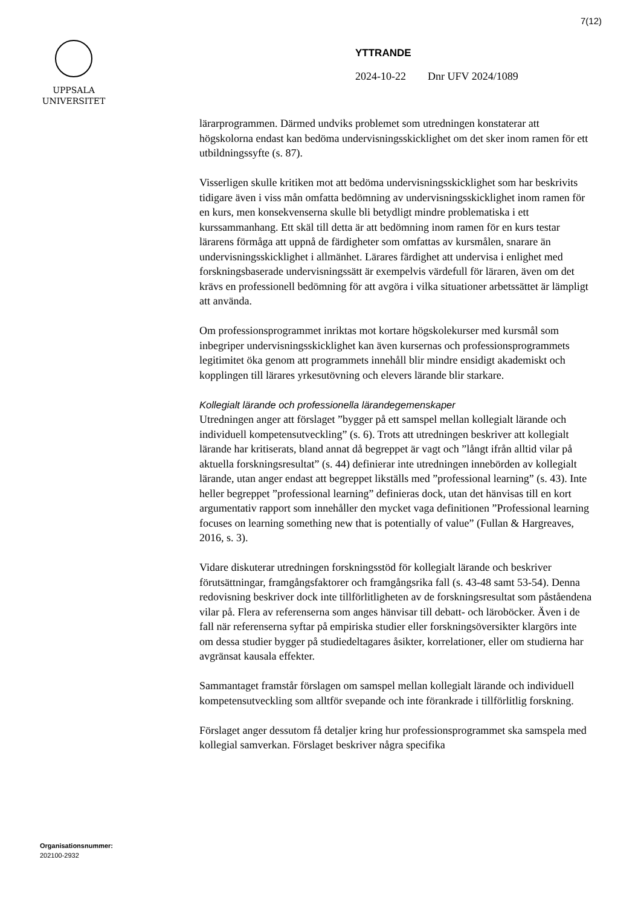7(12)
UPPSALA
UNIVERSITET
YTTRANDE
2024-10-22 Dnr UFV 2024/1089
lärarprogrammen. Därmed undviks problemet som utredningen konstaterar att högskolorna endast kan bedöma undervisningsskicklighet om det sker inom ramen för ett utbildningssyfte (s. 87).
Visserligen skulle kritiken mot att bedöma undervisningsskicklighet som har beskrivits tidigare även i viss mån omfatta bedömning av undervisningsskicklighet inom ramen för en kurs, men konsekvenserna skulle bli betydligt mindre problematiska i ett kurssammanhang. Ett skäl till detta är att bedömning inom ramen för en kurs testar lärarens förmåga att uppnå de färdigheter som omfattas av kursmålen, snarare än undervisningsskicklighet i allmänhet. Lärares färdighet att undervisa i enlighet med forskningsbaserade undervisningssätt är exempelvis värdefull för läraren, även om det krävs en professionell bedömning för att avgöra i vilka situationer arbetssättet är lämpligt att använda.
Om professionsprogrammet inriktas mot kortare högskolekurser med kursmål som inbegriper undervisningsskicklighet kan även kursernas och professionsprogrammets legitimitet öka genom att programmets innehåll blir mindre ensidigt akademiskt och kopplingen till lärares yrkesutövning och elevers lärande blir starkare.
Kollegialt lärande och professionella lärandegemenskaper
Utredningen anger att förslaget ”bygger på ett samspel mellan kollegialt lärande och individuell kompetensutveckling” (s. 6). Trots att utredningen beskriver att kollegialt lärande har kritiserats, bland annat då begreppet är vagt och ”långt ifrån alltid vilar på aktuella forskningsresultat” (s. 44) definierar inte utredningen innebörden av kollegialt lärande, utan anger endast att begreppet likställs med ”professional learning” (s. 43). Inte heller begreppet ”professional learning” definieras dock, utan det hänvisas till en kort argumentativ rapport som innehåller den mycket vaga definitionen ”Professional learning focuses on learning something new that is potentially of value” (Fullan & Hargreaves, 2016, s. 3).
Vidare diskuterar utredningen forskningsstöd för kollegialt lärande och beskriver förutsättningar, framgångsfaktorer och framgångsrika fall (s. 43-48 samt 53-54). Denna redovisning beskriver dock inte tillförlitligheten av de forskningsresultat som påståendena vilar på. Flera av referenserna som anges hänvisar till debatt- och läroböcker. Även i de fall när referenserna syftar på empiriska studier eller forskningsöversikter klargörs inte om dessa studier bygger på studiedeltagares åsikter, korrelationer, eller om studierna har avgränsat kausala effekter.
Sammantaget framstår förslagen om samspel mellan kollegialt lärande och individuell kompetensutveckling som alltför svepande och inte förankrade i tillförlitlig forskning.
Förslaget anger dessutom få detaljer kring hur professionsprogrammet ska samspela med kollegial samverkan. Förslaget beskriver några specifika
Organisationsnummer:
202100-2932